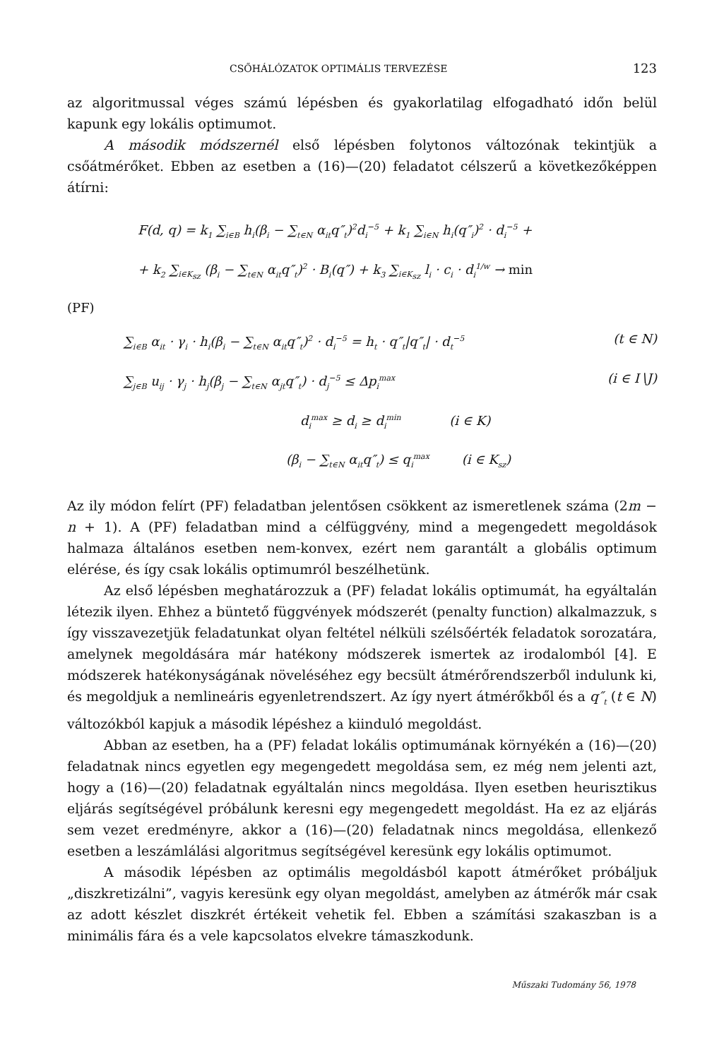CSŐHÁLÓZATOK OPTIMÁLIS TERVEZÉSE 123
az algoritmussal véges számú lépésben és gyakorlatilag elfogadható időn belül kapunk egy lokális optimumot.
A második módszernél első lépésben folytonos változónak tekintjük a csőátmérőket. Ebben az esetben a (16)—(20) feladatot célszerű a következőképpen átírni:
F(d, q) = k<sub>1</sub> ∑<sub>i∈B</sub> h<sub>i</sub>(β<sub>i</sub> − ∑<sub>t∈N</sub> α<sub>it</sub>q″<sub>t</sub>)<sup>2</sup>d<sub>i</sub><sup>−5</sup> + k<sub>1</sub> ∑<sub>i∈N</sub> h<sub>i</sub>(q″<sub>i</sub>)<sup>2</sup> · d<sub>i</sub><sup>−5</sup> +
+ k<sub>2</sub> ∑<sub>i∈K<sub>sz</sub></sub> (β<sub>i</sub> − ∑<sub>t∈N</sub> α<sub>it</sub>q″<sub>t</sub>)<sup>2</sup> · B<sub>i</sub>(q″) + k<sub>3</sub> ∑<sub>i∈K<sub>sz</sub></sub> l<sub>i</sub> · c<sub>i</sub> · d<sub>i</sub><sup>1/w</sup> → min
(PF)
∑<sub>i∈B</sub> α<sub>it</sub> · γ<sub>i</sub> · h<sub>i</sub>(β<sub>i</sub> − ∑<sub>t∈N</sub> α<sub>it</sub>q″<sub>t</sub>)<sup>2</sup> · d<sub>i</sub><sup>−5</sup> = h<sub>t</sub> · q″<sub>t</sub>|q″<sub>t</sub>| · d<sub>t</sub><sup>−5</sup> (t ∈ N)
∑<sub>j∈B</sub> u<sub>ij</sub> · γ<sub>j</sub> · h<sub>j</sub>(β<sub>j</sub> − ∑<sub>t∈N</sub> α<sub>jt</sub>q″<sub>t</sub>) · d<sub>j</sub><sup>−5</sup> ≤ Δp<sub>i</sub><sup>max</sup> (i ∈ I∖J)
d<sub>i</sub><sup>max</sup> ≥ d<sub>i</sub> ≥ d<sub>i</sub><sup>min</sup> (i ∈ K)
(β<sub>i</sub> − ∑<sub>t∈N</sub> α<sub>it</sub>q″<sub>t</sub>) ≤ q<sub>i</sub><sup>max</sup> (i ∈ K<sub>sz</sub>)
Az ily módon felírt (PF) feladatban jelentősen csökkent az ismeretlenek száma (2m − n + 1). A (PF) feladatban mind a célfüggvény, mind a megengedett megoldások halmaza általános esetben nem-konvex, ezért nem garantált a globális optimum elérése, és így csak lokális optimumról beszélhetünk.
Az első lépésben meghatározzuk a (PF) feladat lokális optimumát, ha egyáltalán létezik ilyen. Ehhez a büntető függvények módszerét (penalty function) alkalmazzuk, s így visszavezetjük feladatunkat olyan feltétel nélküli szélsőérték feladatok sorozatára, amelynek megoldására már hatékony módszerek ismertek az irodalomból [4]. E módszerek hatékonyságának növeléséhez egy becsült átmérőrendszerből indulunk ki, és megoldjuk a nemlineáris egyenletrendszert. Az így nyert átmérőkből és a q″<sub>t</sub> (t ∈ N) változókból kapjuk a második lépéshez a kiinduló megoldást.
Abban az esetben, ha a (PF) feladat lokális optimumának környékén a (16)—(20) feladatnak nincs egyetlen egy megengedett megoldása sem, ez még nem jelenti azt, hogy a (16)—(20) feladatnak egyáltalán nincs megoldása. Ilyen esetben heurisztikus eljárás segítségével próbálunk keresni egy megengedett megoldást. Ha ez az eljárás sem vezet eredményre, akkor a (16)—(20) feladatnak nincs megoldása, ellenkező esetben a leszámlálási algoritmus segítségével keresünk egy lokális optimumot.
A második lépésben az optimális megoldásból kapott átmérőket próbáljuk „diszkretizálni”, vagyis keresünk egy olyan megoldást, amelyben az átmérők már csak az adott készlet diszkrét értékeit vehetik fel. Ebben a számítási szakaszban is a minimális fára és a vele kapcsolatos elvekre támaszkodunk.
Műszaki Tudomány 56, 1978